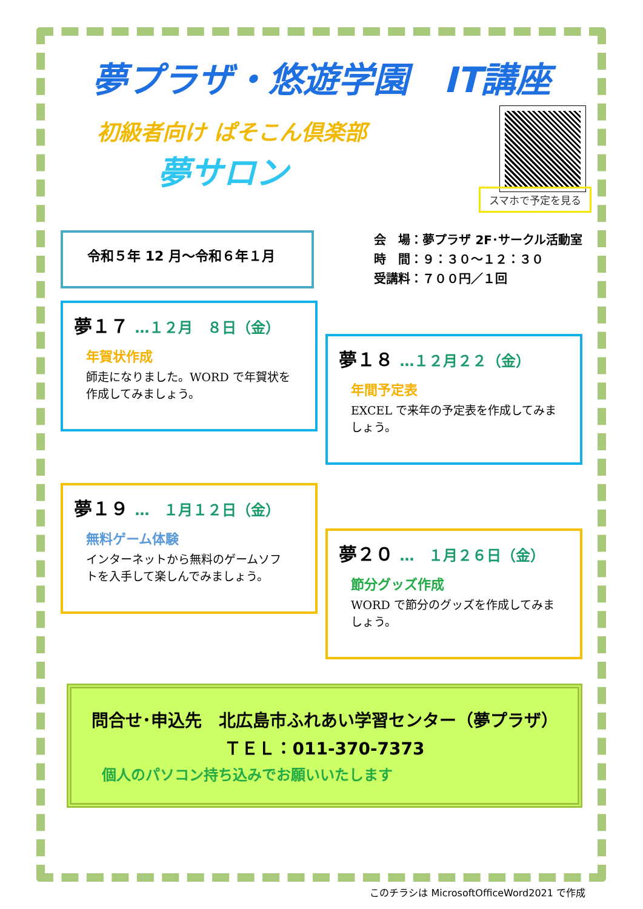夢プラザ・悠遊学園　IT講座
初級者向け ぱそこん倶楽部
夢サロン
スマホで予定を見る
令和５年 12 月～令和６年１月
会　場：夢プラザ 2F･サークル活動室
時　間：９：３０～１２：３０
受講料：７００円／１回
夢１７ …１２月　８日（金）
年賀状作成
師走になりました。WORD で年賀状を作成してみましょう。
夢１８ …１２月２２（金）
年間予定表
EXCEL で来年の予定表を作成してみましょう。
夢１９ …　１月１２日（金）
無料ゲーム体験
インターネットから無料のゲームソフトを入手して楽しんでみましょう。
夢２０ …　１月２６日（金）
節分グッズ作成
WORD で節分のグッズを作成してみましょう。
問合せ･申込先　北広島市ふれあい学習センター（夢プラザ）
ＴＥＬ：011-370-7373
個人のパソコン持ち込みでお願いいたします
このチラシは MicrosoftOfficeWord2021 で作成